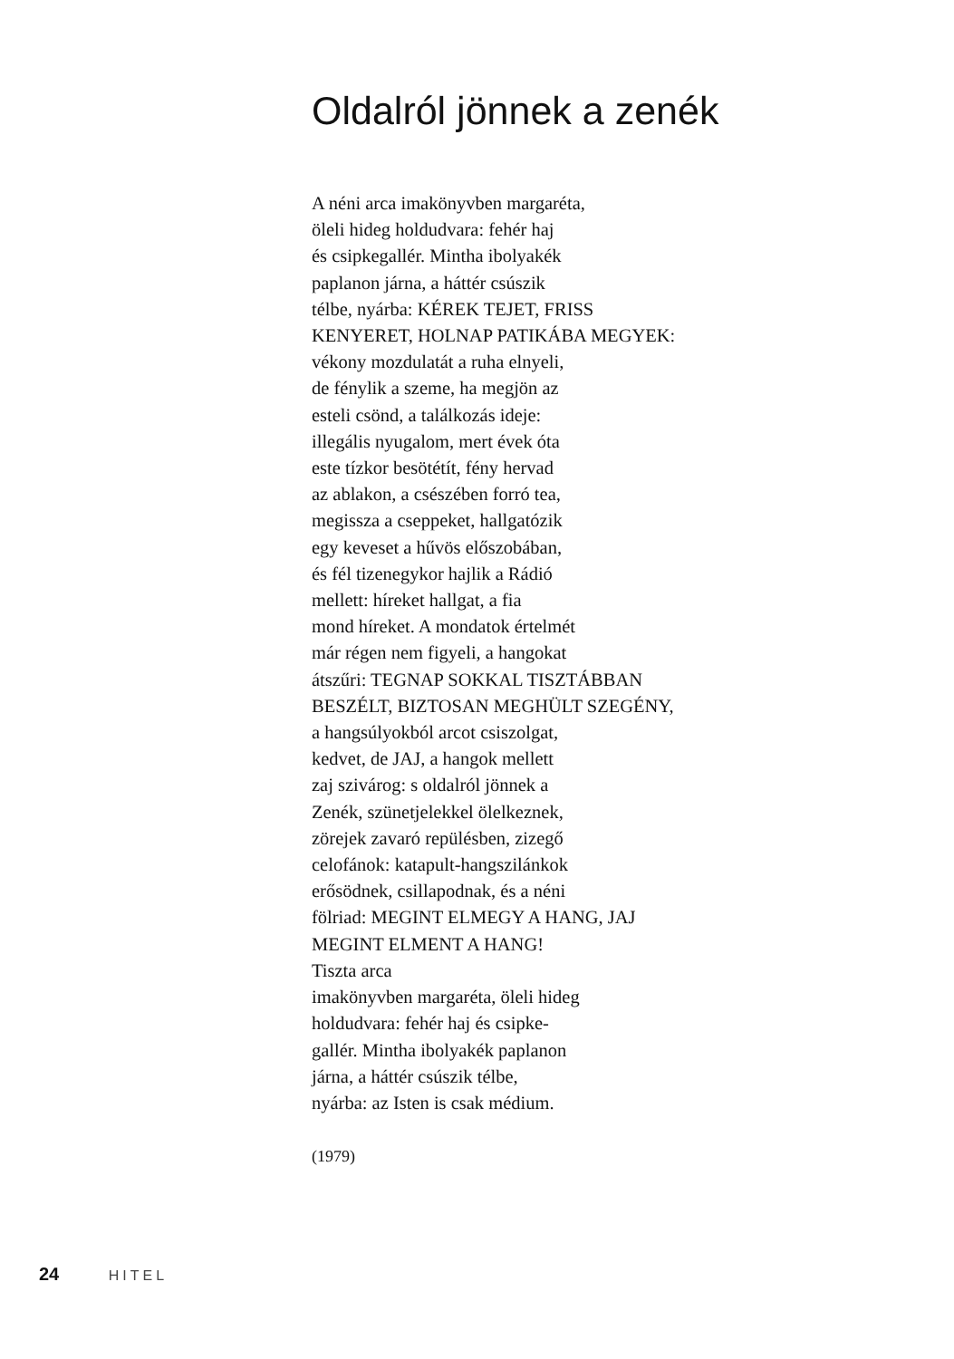Oldalról jönnek a zenék
A néni arca imakönyvben margaréta,
öleli hideg holdudvara: fehér haj
és csipkegallér. Mintha ibolyakék
paplanon járna, a háttér csúszik
télbe, nyárba: KÉREK TEJET, FRISS
KENYERET, HOLNAP PATIKÁBA MEGYEK:
vékony mozdulatát a ruha elnyeli,
de fénylik a szeme, ha megjön az
esteli csönd, a találkozás ideje:
illegális nyugalom, mert évek óta
este tízkor besötétít, fény hervad
az ablakon, a csészében forró tea,
megissza a cseppeket, hallgatózik
egy keveset a hűvös előszobában,
és fél tizenegykor hajlik a Rádió
mellett: híreket hallgat, a fia
mond híreket. A mondatok értelmét
már régen nem figyeli, a hangokat
átszűri: TEGNAP SOKKAL TISZTÁBBAN
BESZÉLT, BIZTOSAN MEGHÜLT SZEGÉNY,
a hangsúlyokból arcot csiszolgat,
kedvet, de JAJ, a hangok mellett
zaj szivárog: s oldalról jönnek a
Zenék, szünetjelekkel ölelkeznek,
zörejek zavaró repülésben, zizegő
celofánok: katapult-hangszilánkok
erősödnek, csillapodnak, és a néni
fölriad: MEGINT ELMEGY A HANG, JAJ
MEGINT ELMENT A HANG!
Tiszta arca
imakönyvben margaréta, öleli hideg
holdudvara: fehér haj és csipke-
gallér. Mintha ibolyakék paplanon
járna, a háttér csúszik télbe,
nyárba: az Isten is csak médium.
(1979)
24 HITEL